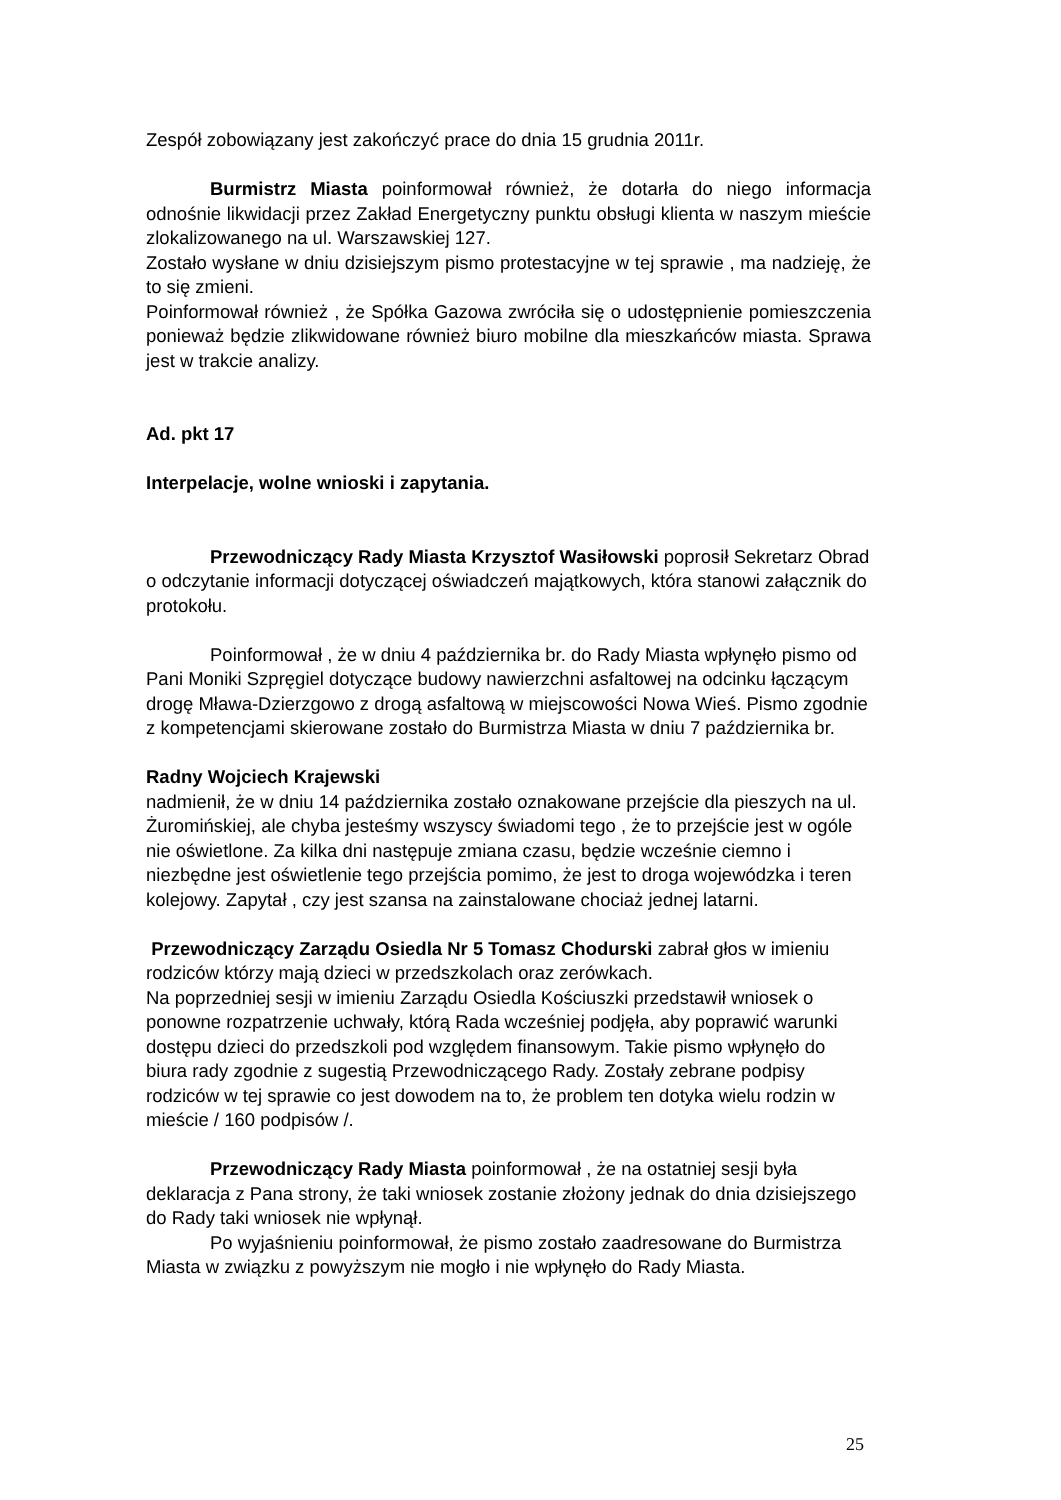Zespół zobowiązany jest zakończyć prace do dnia 15 grudnia 2011r.
Burmistrz Miasta poinformował również, że dotarła do niego informacja odnośnie likwidacji przez Zakład Energetyczny punktu obsługi klienta w naszym mieście zlokalizowanego na ul. Warszawskiej 127.
Zostało wysłane w dniu dzisiejszym pismo protestacyjne w tej sprawie , ma nadzieję, że to się zmieni.
Poinformował również , że Spółka Gazowa zwróciła się o udostępnienie pomieszczenia ponieważ będzie zlikwidowane również biuro mobilne dla mieszkańców miasta. Sprawa jest w trakcie analizy.
Ad. pkt 17
Interpelacje, wolne wnioski i zapytania.
Przewodniczący Rady Miasta Krzysztof Wasiłowski poprosił Sekretarz Obrad o odczytanie informacji dotyczącej oświadczeń majątkowych, która stanowi załącznik do protokołu.
Poinformował , że w dniu 4 października br. do Rady Miasta wpłynęło pismo od Pani Moniki Szpręgiel dotyczące budowy nawierzchni asfaltowej na odcinku łączącym drogę Mława-Dzierzgowo z drogą asfaltową w miejscowości Nowa Wieś. Pismo zgodnie z kompetencjami skierowane zostało do Burmistrza Miasta w dniu 7 października br.
Radny Wojciech Krajewski
nadmienił, że w dniu 14 października zostało oznakowane przejście dla pieszych na ul. Żuromińskiej, ale chyba jesteśmy wszyscy świadomi tego , że to przejście jest w ogóle nie oświetlone. Za kilka dni następuje zmiana czasu, będzie wcześnie ciemno i niezbędne jest oświetlenie tego przejścia pomimo, że jest to droga wojewódzka i teren kolejowy. Zapytał , czy jest szansa na zainstalowane chociaż jednej latarni.
Przewodniczący Zarządu Osiedla Nr 5 Tomasz Chodurski zabrał głos w imieniu rodziców którzy mają dzieci w przedszkolach oraz zerówkach.
Na poprzedniej sesji w imieniu Zarządu Osiedla Kościuszki przedstawił wniosek o ponowne rozpatrzenie uchwały, którą Rada wcześniej podjęła, aby poprawić warunki dostępu dzieci do przedszkoli pod względem finansowym. Takie pismo wpłynęło do biura rady zgodnie z sugestią Przewodniczącego Rady. Zostały zebrane podpisy rodziców w tej sprawie co jest dowodem na to, że problem ten dotyka wielu rodzin w mieście / 160 podpisów /.
Przewodniczący Rady Miasta poinformował , że na ostatniej sesji była deklaracja z Pana strony, że taki wniosek zostanie złożony jednak do dnia dzisiejszego do Rady taki wniosek nie wpłynął.
Po wyjaśnieniu poinformował, że pismo zostało zaadresowane do Burmistrza Miasta w związku z powyższym nie mogło i nie wpłynęło do Rady Miasta.
25